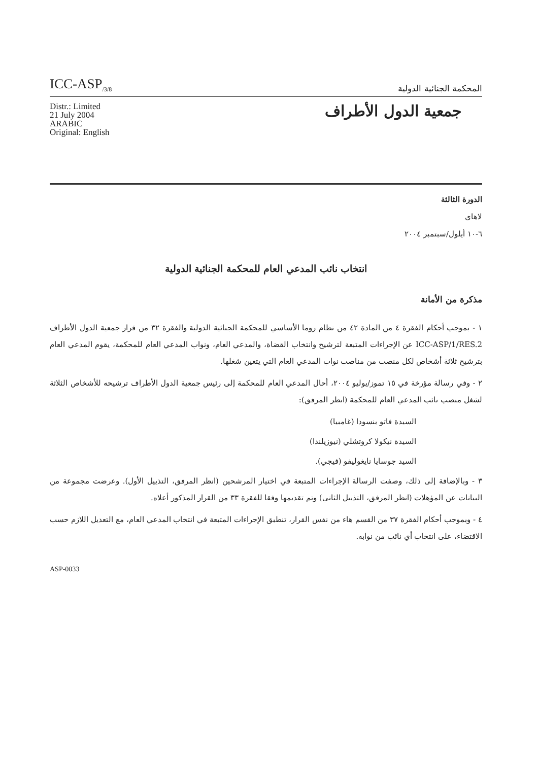ICC-ASP<sub>/3/8</sub>
المحكمة الجنائية الدولية
Distr.: Limited
21 July 2004
ARABIC
Original: English
جمعية الدول الأطراف
الدورة الثالثة
لاهاي
٦-١٠ أيلول/سبتمبر ٢٠٠٤
انتخاب نائب المدعي العام للمحكمة الجنائية الدولية
مذكرة من الأمانة
١ - بموجب أحكام الفقرة ٤ من المادة ٤٢ من نظام روما الأساسي للمحكمة الجنائية الدولية والفقرة ٣٢ من قرار جمعية الدول الأطراف ICC-ASP/1/RES.2 عن الإجراءات المتبعة لترشيح وانتخاب القضاة، والمدعي العام، ونواب المدعي العام للمحكمة، يقوم المدعي العام بترشيح ثلاثة أشخاص لكل منصب من مناصب نواب المدعي العام التي يتعين شغلها.
٢ - وفي رسالة مؤرخة في ١٥ تموز/يوليو ٢٠٠٤، أحال المدعي العام للمحكمة إلى رئيس جمعية الدول الأطراف ترشيحه للأشخاص الثلاثة لشغل منصب نائب المدعي العام للمحكمة (انظر المرفق):
السيدة فاتو بنسودا (غامبيا)
السيدة نيكولا كروتشلي (نيوزيلندا)
السيد جوسايا نايغوليفو (فيجي).
٣ - وبالإضافة إلى ذلك، وصفت الرسالة الإجراءات المتبعة في اختيار المرشحين (انظر المرفق، التذييل الأول). وعرضت مجموعة من البيانات عن المؤهلات (انظر المرفق، التذييل الثاني) وتم تقديمها وفقا للفقرة ٣٣ من القرار المذكور أعلاه.
٤ - وبموجب أحكام الفقرة ٣٧ من القسم هاء من نفس القرار، تنطبق الإجراءات المتبعة في انتخاب المدعي العام، مع التعديل اللازم حسب الاقتضاء، على انتخاب أي نائب من نوابه.
ASP-0033